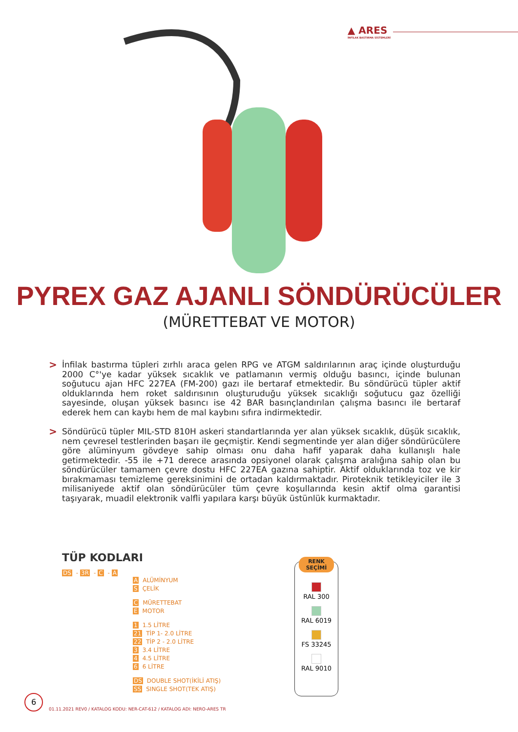▲ ARES
İNFİLAK BASTIRMA SİSTEMLERİ
PYREX GAZ AJANLI SÖNDÜRÜCÜLER
(MÜRETTEBAT VE MOTOR)
>
İnfilak bastırma tüpleri zırhlı araca gelen RPG ve ATGM saldırılarının araç içinde oluşturduğu 2000 C°'ye kadar yüksek sıcaklık ve patlamanın vermiş olduğu basıncı, içinde bulunan soğutucu ajan HFC 227EA (FM-200) gazı ile bertaraf etmektedir. Bu söndürücü tüpler aktif olduklarında hem roket saldırısının oluşturuduğu yüksek sıcaklığı soğutucu gaz özelliği sayesinde, oluşan yüksek basıncı ise 42 BAR basınçlandırılan çalışma basıncı ile bertaraf ederek hem can kaybı hem de mal kaybını sıfıra indirmektedir.
>
Söndürücü tüpler MIL-STD 810H askeri standartlarında yer alan yüksek sıcaklık, düşük sıcaklık, nem çevresel testlerinden başarı ile geçmiştir. Kendi segmentinde yer alan diğer söndürücülere göre alüminyum gövdeye sahip olması onu daha hafif yaparak daha kullanışlı hale getirmektedir. -55 ile +71 derece arasında opsiyonel olarak çalışma aralığına sahip olan bu söndürücüler tamamen çevre dostu HFC 227EA gazına sahiptir. Aktif olduklarında toz ve kir bırakmaması temizleme gereksinimini de ortadan kaldırmaktadır. Piroteknik tetikleyiciler ile 3 milisaniyede aktif olan söndürücüler tüm çevre koşullarında kesin aktif olma garantisi taşıyarak, muadil elektronik valfli yapılara karşı büyük üstünlük kurmaktadır.
TÜP KODLARI
DS - 3R - C - A
A ALÜMİNYUM
S ÇELİK
C MÜRETTEBAT
E MOTOR
1 1.5 LİTRE
21 TİP 1- 2.0 LİTRE
22 TİP 2 - 2.0 LİTRE
3 3.4 LİTRE
4 4.5 LİTRE
6 6 LİTRE
DS DOUBLE SHOT(İKİLİ ATIŞ)
SS SINGLE SHOT(TEK ATIŞ)
RENK
SEÇİMİ
RAL 300
RAL 6019
FS 33245
RAL 9010
6
01.11.2021 REV0 / KATALOG KODU: NER-CAT-612 / KATALOG ADI: NERO-ARES TR